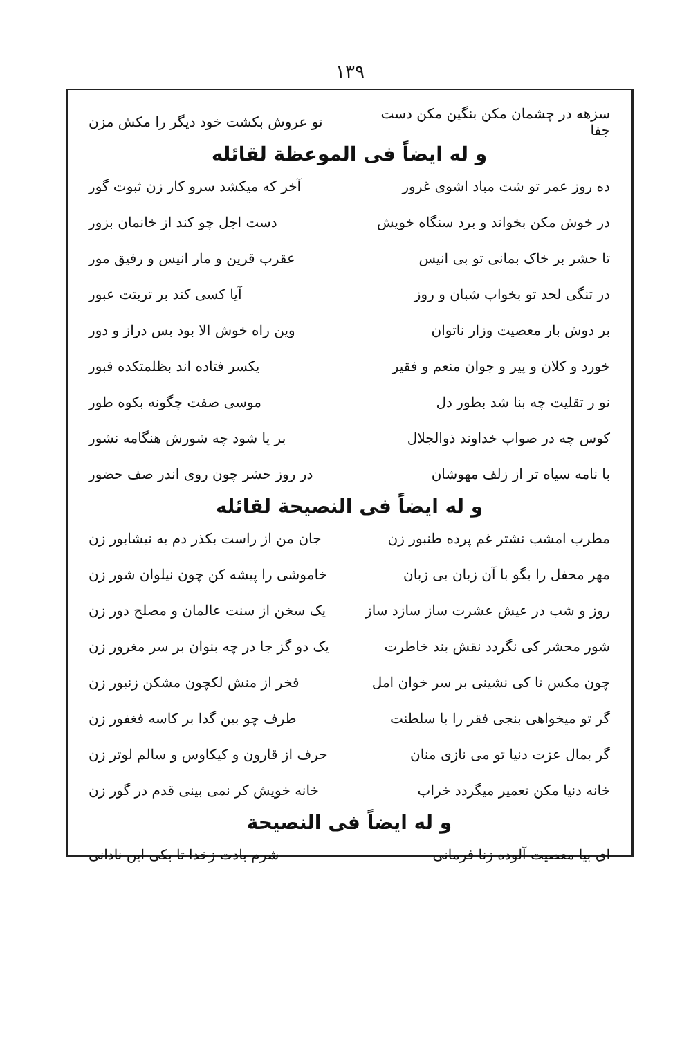١٣٩
سزهه در چشمان مکن بنگین مکن دست جفا تو عروش بکشت خود دیگر را مکش مزن
و له ایضاً فی الموعظة لقائله
ده روز عمر تو شت مباد اشوی غرور آخر که میکشد سرو کار زن ثبوت گور
در خوش مکن بخواند و برد سنگاه خویش دست اجل چو کند از خانمان بزور
تا حشر بر خاک بمانی تو بی انیس عقرب قرین و مار انیس و رفیق مور
در تنگی لحد تو بخواب شبان و روز آیا کسی کند بر تربتت عبور
بر دوش بار معصیت وزار ناتوان وین راه خوش الا بود بس دراز و دور
خورد و کلان و پیر و جوان منعم و فقیر یکسر فتاده اند بظلمتکده قبور
نو ر تقلیت چه بنا شد بطور دل موسی صفت چگونه بکوه طور
کوس چه در صواب خداوند ذوالجلال بر پا شود چه شورش هنگامه نشور
با نامه سیاه تر از زلف مهوشان در روز حشر چون روی اندر صف حضور
و له ایضاً فی النصیحة لقائله
مطرب امشب نشتر غم پرده طنبور زن جان من از راست بکذر دم به نیشابور زن
مهر محفل را بگو با آن زبان بی زبان خاموشی را پیشه کن چون نیلوان شور زن
روز و شب در عیش عشرت ساز سازد ساز یک سخن از سنت عالمان و مصلح دور زن
شور محشر کی نگردد نقش بند خاطرت یک دو گز جا در چه بنوان بر سر مغرور زن
چون مکس تا کی نشینی بر سر خوان امل فخر از منش لکچون مشکن زنبور زن
گر تو میخواهی بنجی فقر را با سلطنت طرف چو بین گدا بر کاسه فغفور زن
گر بمال عزت دنیا تو می نازی منان حرف از قارون و کیکاوس و سالم لوتر زن
خانه دنیا مکن تعمیر میگردد خراب خانه خویش کر نمی بینی قدم در گور زن
و له ایضاً فی النصیحة
ای بیا معصیت آلوده زنا فرمانی شرم بادت زخدا تا بکی این نادانی